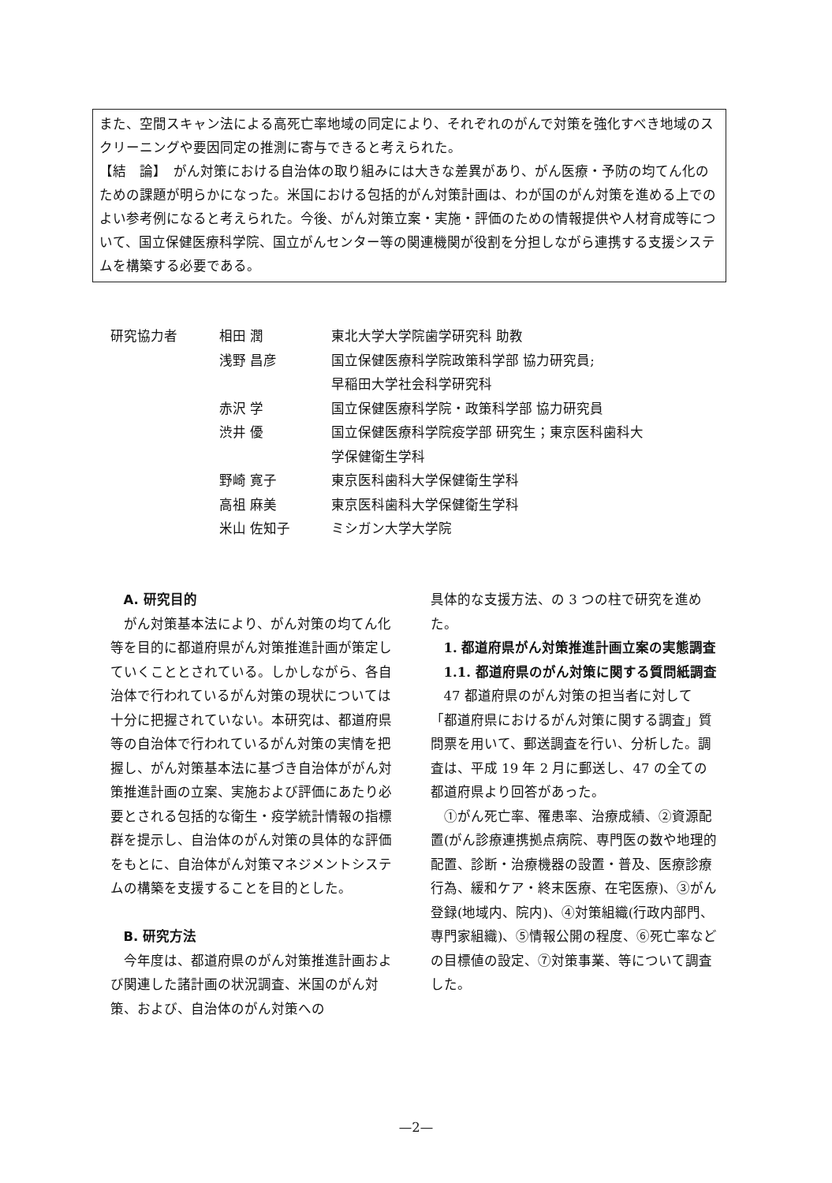また、空間スキャン法による高死亡率地域の同定により、それぞれのがんで対策を強化すべき地域のスクリーニングや要因同定の推測に寄与できると考えられた。
【結　論】　がん対策における自治体の取り組みには大きな差異があり、がん医療・予防の均てん化のための課題が明らかになった。米国における包括的がん対策計画は、わが国のがん対策を進める上でのよい参考例になると考えられた。今後、がん対策立案・実施・評価のための情報提供や人材育成等について、国立保健医療科学院、国立がんセンター等の関連機関が役割を分担しながら連携する支援システムを構築する必要である。
| 研究協力者 | 相田 潤 | 東北大学大学院歯学研究科 助教 |
| | 浅野 昌彦 | 国立保健医療科学院政策科学部 協力研究員; 早稲田大学社会科学研究科 |
| | 赤沢 学 | 国立保健医療科学院・政策科学部 協力研究員 |
| | 渋井 優 | 国立保健医療科学院疫学部 研究生；東京医科歯科大 学保健衛生学科 |
| | 野崎 寛子 | 東京医科歯科大学保健衛生学科 |
| | 高祖 麻美 | 東京医科歯科大学保健衛生学科 |
| | 米山 佐知子 | ミシガン大学大学院 |
A. 研究目的
がん対策基本法により、がん対策の均てん化等を目的に都道府県がん対策推進計画が策定していくこととされている。しかしながら、各自治体で行われているがん対策の現状については十分に把握されていない。本研究は、都道府県等の自治体で行われているがん対策の実情を把握し、がん対策基本法に基づき自治体ががん対策推進計画の立案、実施および評価にあたり必要とされる包括的な衛生・疫学統計情報の指標群を提示し、自治体のがん対策の具体的な評価をもとに、自治体がん対策マネジメントシステムの構築を支援することを目的とした。
B. 研究方法
今年度は、都道府県のがん対策推進計画および関連した諸計画の状況調査、米国のがん対策、および、自治体のがん対策への
具体的な支援方法、の 3 つの柱で研究を進めた。
1. 都道府県がん対策推進計画立案の実態調査
1.1. 都道府県のがん対策に関する質問紙調査
47 都道府県のがん対策の担当者に対して「都道府県におけるがん対策に関する調査」質問票を用いて、郵送調査を行い、分析した。調査は、平成 19 年 2 月に郵送し、47 の全ての都道府県より回答があった。
①がん死亡率、罹患率、治療成績、②資源配置(がん診療連携拠点病院、専門医の数や地理的配置、診断・治療機器の設置・普及、医療診療行為、緩和ケア・終末医療、在宅医療)、③がん登録(地域内、院内)、④対策組織(行政内部門、専門家組織)、⑤情報公開の程度、⑥死亡率などの目標値の設定、⑦対策事業、等について調査した。
—2—